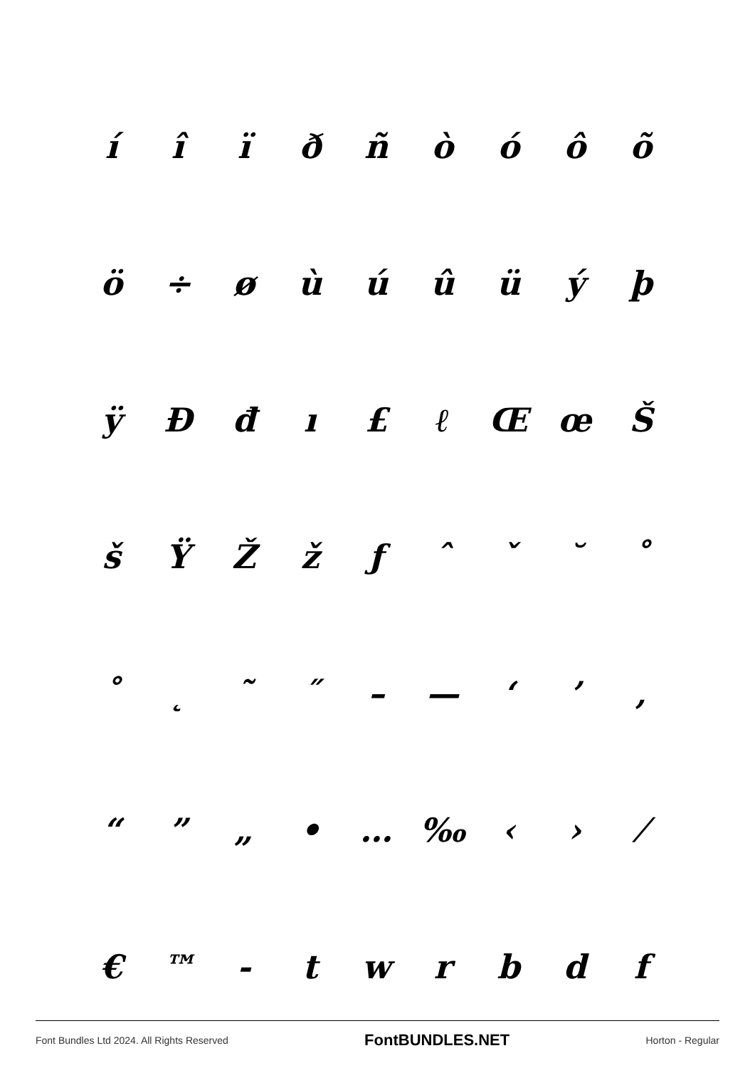íîïðñòóôõ
ö ÷ øùúûüýþ
ÿĐđı £ ℓŒœŠ
šŸŽžƒˆˇ ˘ ˚
˚ ˛ ˜ ˝ – — ‘’ ‚
“” „ • … ‰ ‹ › ⁄
€ ™ - twrbdf
Font Bundles Ltd 2024. All Rights Reserved FontBUNDLES.NET Horton - Regular